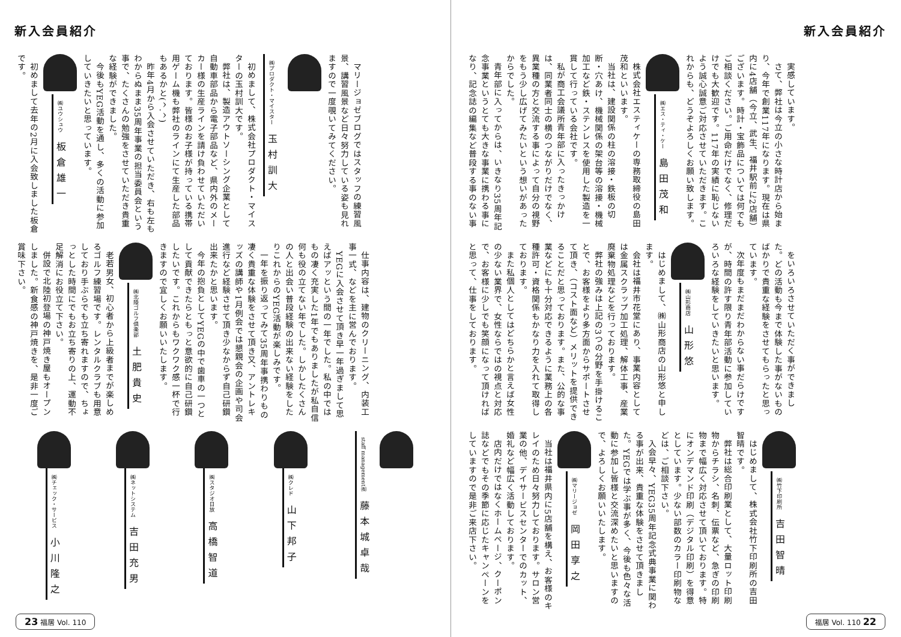新入会員紹介
実感しています。
さて、弊社は今立の小さな時計店から始まり、今年で創業117年になります。現在は県内に4店舗（今立、武生、福井駅前に2店舗）ございます。時計・宝飾品については何でもご相談ください。ご用命だけでなく、修理だけでも大歓迎です。117年の実績に恥じないよう誠心誠意ご対応させていただきます。これからも、どうぞよろしくお願い致します。
㈱エス・ティ・ケー 島田茂和
株式会社エスティケーの専務取締役の島田茂和といいます。
当社は、建設関係の柱の溶接・鉄板の切断・穴あけ、機械関係の架台等の溶接・機械加工など鉄・ステンレスを使用した製造を一貫して行っている会社です。
私が商工会議所青年部に入ったきっかけは、同業者同士の横のつながりだけでなく、異業種の方と交流する事によって自分の視野をもう少し広げてみたいという想いがあったからでした。
青年部に入ってからは、いきなり35周年記念事業というとても大きな事業に携わる事になり、記念誌の編集など普段する事のない事
をいろいろさせていただく事ができました。どの活動も今まで体験した事がないものばかりで貴重な経験をさせてもらったと思っています。
次年度もまだまだわからない事だらけですが、時間の許す限り青年部活動に参加していろいろな経験をしていきたいと思います。
㈱山形商店 山形悠
はじめまして、㈱山形商店の山形悠と申します。
会社は福井市花堂にあり、事業内容としては金属スクラップ加工処理、解体工事、産業廃棄物処理などを行っております。
弊社の強みは上記の3つの分野を手掛けることで、お客様をより多方面からサポートさせて頂き、（コスト面など）メリットを提供できることだと思っております。また、公的な事業などにも十分対応できるように業務上の各種許可・資格関係もかなり力を入れて取得しております。
また私個人としてはどちらかと言えば女性の少ない業界で、女性ならではの視点と対応で、お客様に少しでも笑顔になって頂ければと思って、仕事をしております。
㈱竹下印刷所 吉田智晴
はじめまして、株式会社竹下印刷所の吉田智晴です。
弊社は総合印刷業として、大量ロット印刷物からチラシ、名刺、伝票など、急ぎの印刷物まで幅広く対応させて頂いております。特にオンデマンド印刷（デジタル印刷）を得意としています。少ない部数のカラー印刷物などは、ご相談下さい。
入会早々、YEG35周年記念式典事業に関わる事が出来、貴重な体験をさせて頂きました。YEGでは学ぶ事が多く、今後も色々な活動に参加し皆様と交流深めたいと思いますので、よろしくお願いいたします。
㈱マリージョゼ 岡田享之
当社は福井県内に5店舗を構え、お客様のキレイのため日々努力しております。サロン営業の他、デイサービスセンターでのカット、婚礼など幅広く活動しております。
店内だけではなくホームページ、クーポン誌などでもその季節に応じたキャンペーンをしていますので是非ご来店下さい。
福居 Vol. 110 22
新入会員紹介
マリージョゼブログではスタッフの練習風景、講習風景など日々努力している姿も見れますので一度覗いてみてください。
㈱プロダクト・マイスター 玉村訓大
初めまして、株式会社プロダクト・マイスターの玉村訓大です。
弊社は、製造アウトソーシング企業として自動車部品から電子部品など、県内外のメーカー様の生産ラインを請け負わせていただいております。皆様のお子様が持っている携帯用ゲーム機も弊社のラインにて生産した部品もあるかと(^.^)
昨年4月から入会させていただき、右も左もわからぬまま35周年事業の担当委員会という事で、たくさんの勉強をさせていただき貴重な経験ができました。
今後もYEG活動を通し、多くの活動に参加していきたいと思っています。
㈱ユウシュウ 板倉雄一
初めまして去年の2月に入会致しました板倉です。
仕事内容は、建物のクリーニング、内装工事一式、などを主に営んでおります。
YEGに入会させて頂き早一年過ぎまして思えばアッという間の一年でした。私の中ではもの凄く充実した1年でもありましたが私自信何も役の立てない年でした。しかしたくさんの人と出会い普段経験の出来ない経験をしたりこれからのYEG活動が楽しみです。
一年を振り返ってみて35周年事携わりもの凄く貴重な体験をさせて頂き又、アントレキッズの講師や1月例会では懇親会の企画や司会進行など経験させて頂き少なからず自己研鑽出来たかと思います。
今年の抱負としてYEGの中で歯車の一つとして貢献できたらともっと意欲的に自己研鑽したいです。これからもワクワク感一杯で行きますので宜しくお願いいたします。
㈱北陸ゴルフ倶楽部 土肥貴史
老若男女、初心者から上級者までが楽しめるゴルフ練習場です。レンタルクラブも用意しており手ぶらでも立ち寄れますので、ちょっとした時間にでもお立ち寄りの上、運動不足解消にお役立て下さい。
併設で北陸初登場の神戸焼き屋もオープンしました。新食感の神戸焼きを、是非一度ご賞味下さい。
staff management㈲ 藤本城卓哉
㈱クレド 山下邦子
㈱スタジオ日放 高橋智道
㈱ネットシステム 吉田充男
㈱チェック・サービス 小川隆之
23 福居 Vol. 110